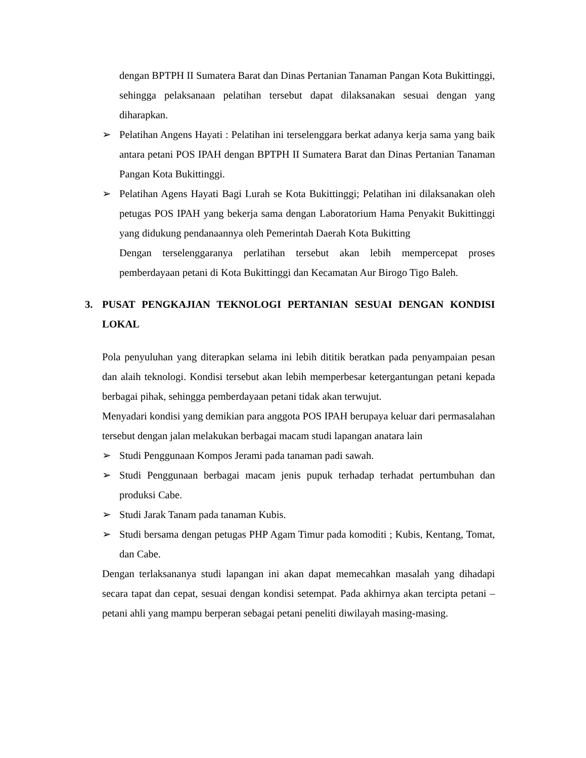dengan BPTPH II Sumatera Barat dan Dinas Pertanian Tanaman Pangan Kota Bukittinggi, sehingga pelaksanaan pelatihan tersebut dapat dilaksanakan sesuai dengan yang diharapkan.
➢ Pelatihan Angens Hayati : Pelatihan ini terselenggara berkat adanya kerja sama yang baik antara petani POS IPAH dengan BPTPH II Sumatera Barat dan Dinas Pertanian Tanaman Pangan Kota Bukittinggi.
➢ Pelatihan Agens Hayati Bagi Lurah se Kota Bukittinggi; Pelatihan ini dilaksanakan oleh petugas POS IPAH yang bekerja sama dengan Laboratorium Hama Penyakit Bukittinggi yang didukung pendanaannya oleh Pemerintah Daerah Kota Bukitting
Dengan terselenggaranya perlatihan tersebut akan lebih mempercepat proses pemberdayaan petani di Kota Bukittinggi dan Kecamatan Aur Birogo Tigo Baleh.
3. PUSAT PENGKAJIAN TEKNOLOGI PERTANIAN SESUAI DENGAN KONDISI LOKAL
Pola penyuluhan yang diterapkan selama ini lebih dititik beratkan pada penyampaian pesan dan alaih teknologi. Kondisi tersebut akan lebih memperbesar ketergantungan petani kepada berbagai pihak, sehingga pemberdayaan petani tidak akan terwujut.
Menyadari kondisi yang demikian para anggota POS IPAH berupaya keluar dari permasalahan tersebut dengan jalan melakukan berbagai macam studi lapangan anatara lain
➢ Studi Penggunaan Kompos Jerami pada tanaman padi sawah.
➢ Studi Penggunaan berbagai macam jenis pupuk terhadap terhadat pertumbuhan dan produksi Cabe.
➢ Studi Jarak Tanam pada tanaman Kubis.
➢ Studi bersama dengan petugas PHP Agam Timur pada komoditi ; Kubis, Kentang, Tomat, dan Cabe.
Dengan terlaksananya studi lapangan ini akan dapat memecahkan masalah yang dihadapi secara tapat dan cepat, sesuai dengan kondisi setempat. Pada akhirnya akan tercipta petani – petani ahli yang mampu berperan sebagai petani peneliti diwilayah masing-masing.